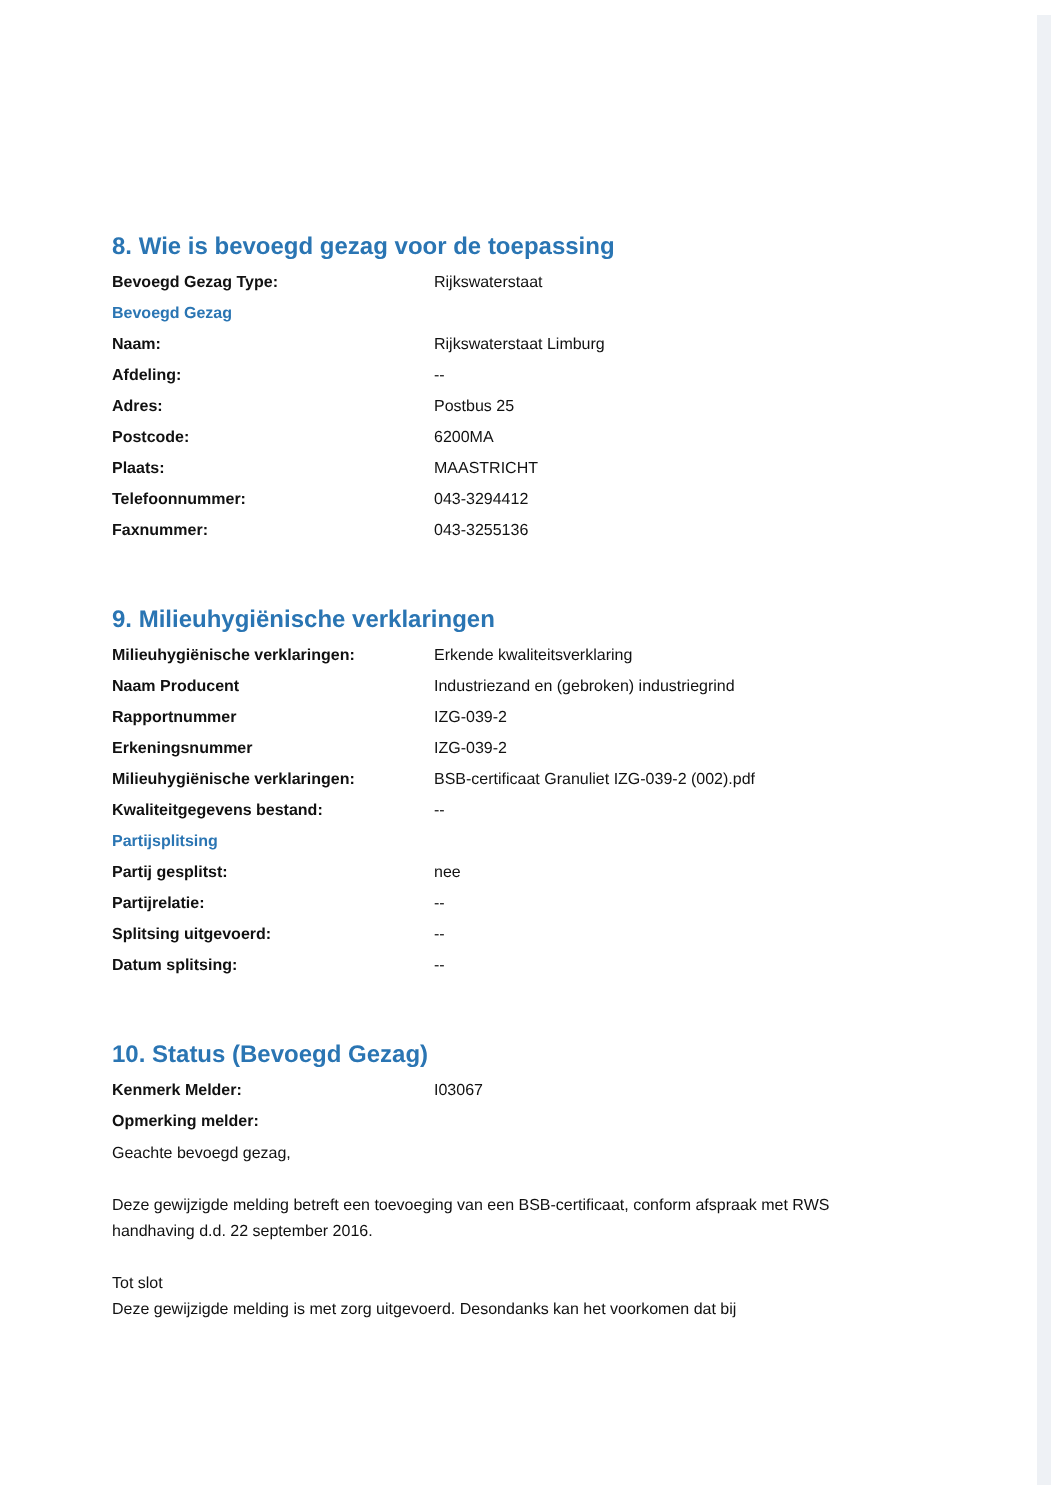8. Wie is bevoegd gezag voor de toepassing
| Bevoegd Gezag Type: | Rijkswaterstaat |
| Bevoegd Gezag | |
| Naam: | Rijkswaterstaat Limburg |
| Afdeling: | -- |
| Adres: | Postbus 25 |
| Postcode: | 6200MA |
| Plaats: | MAASTRICHT |
| Telefoonnummer: | 043-3294412 |
| Faxnummer: | 043-3255136 |
9. Milieuhygiënische verklaringen
| Milieuhygiënische verklaringen: | Erkende kwaliteitsverklaring |
| Naam Producent | Industriezand en (gebroken) industriegrind |
| Rapportnummer | IZG-039-2 |
| Erkeningsnummer | IZG-039-2 |
| Milieuhygiënische verklaringen: | BSB-certificaat Granuliet IZG-039-2 (002).pdf |
| Kwaliteitgegevens bestand: | -- |
| Partijsplitsing | |
| Partij gesplitst: | nee |
| Partijrelatie: | -- |
| Splitsing uitgevoerd: | -- |
| Datum splitsing: | -- |
10. Status (Bevoegd Gezag)
| Kenmerk Melder: | I03067 |
| Opmerking melder: | |
Geachte bevoegd gezag,
Deze gewijzigde melding betreft een toevoeging van een BSB-certificaat, conform afspraak met RWS handhaving d.d. 22 september 2016.
Tot slot
Deze gewijzigde melding is met zorg uitgevoerd. Desondanks kan het voorkomen dat bij